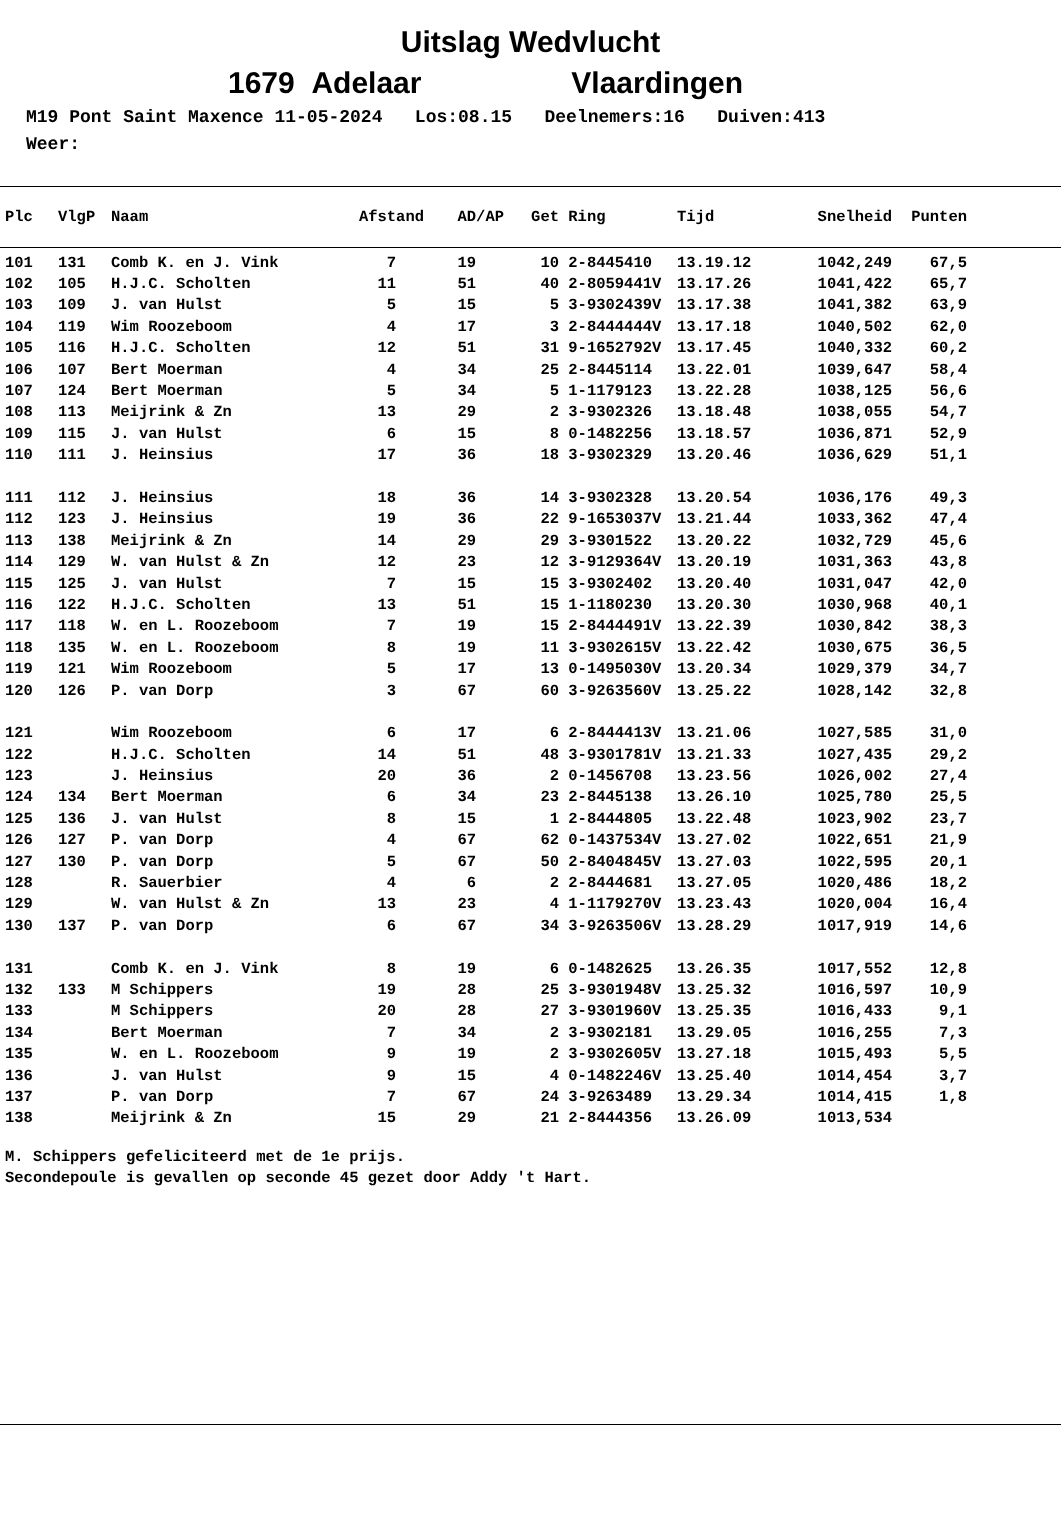Uitslag Wedvlucht
1679 Adelaar Vlaardingen
M19 Pont Saint Maxence 11-05-2024 Los:08.15 Deelnemers:16 Duiven:413 Weer:
| Plc | VlgP | Naam | Afstand | AD/AP | Get | Ring | Tijd | Snelheid | Punten |
| --- | --- | --- | --- | --- | --- | --- | --- | --- | --- |
| 101 | 131 | Comb K. en J. Vink | 7 | 19 | 10 | 2-8445410 | 13.19.12 | 1042,249 | 67,5 |
| 102 | 105 | H.J.C. Scholten | 11 | 51 | 40 | 2-8059441V | 13.17.26 | 1041,422 | 65,7 |
| 103 | 109 | J. van Hulst | 5 | 15 | 5 | 3-9302439V | 13.17.38 | 1041,382 | 63,9 |
| 104 | 119 | Wim Roozeboom | 4 | 17 | 3 | 2-8444444V | 13.17.18 | 1040,502 | 62,0 |
| 105 | 116 | H.J.C. Scholten | 12 | 51 | 31 | 9-1652792V | 13.17.45 | 1040,332 | 60,2 |
| 106 | 107 | Bert Moerman | 4 | 34 | 25 | 2-8445114 | 13.22.01 | 1039,647 | 58,4 |
| 107 | 124 | Bert Moerman | 5 | 34 | 5 | 1-1179123 | 13.22.28 | 1038,125 | 56,6 |
| 108 | 113 | Meijrink & Zn | 13 | 29 | 2 | 3-9302326 | 13.18.48 | 1038,055 | 54,7 |
| 109 | 115 | J. van Hulst | 6 | 15 | 8 | 0-1482256 | 13.18.57 | 1036,871 | 52,9 |
| 110 | 111 | J. Heinsius | 17 | 36 | 18 | 3-9302329 | 13.20.46 | 1036,629 | 51,1 |
| 111 | 112 | J. Heinsius | 18 | 36 | 14 | 3-9302328 | 13.20.54 | 1036,176 | 49,3 |
| 112 | 123 | J. Heinsius | 19 | 36 | 22 | 9-1653037V | 13.21.44 | 1033,362 | 47,4 |
| 113 | 138 | Meijrink & Zn | 14 | 29 | 29 | 3-9301522 | 13.20.22 | 1032,729 | 45,6 |
| 114 | 129 | W. van Hulst & Zn | 12 | 23 | 12 | 3-9129364V | 13.20.19 | 1031,363 | 43,8 |
| 115 | 125 | J. van Hulst | 7 | 15 | 15 | 3-9302402 | 13.20.40 | 1031,047 | 42,0 |
| 116 | 122 | H.J.C. Scholten | 13 | 51 | 15 | 1-1180230 | 13.20.30 | 1030,968 | 40,1 |
| 117 | 118 | W. en L. Roozeboom | 7 | 19 | 15 | 2-8444491V | 13.22.39 | 1030,842 | 38,3 |
| 118 | 135 | W. en L. Roozeboom | 8 | 19 | 11 | 3-9302615V | 13.22.42 | 1030,675 | 36,5 |
| 119 | 121 | Wim Roozeboom | 5 | 17 | 13 | 0-1495030V | 13.20.34 | 1029,379 | 34,7 |
| 120 | 126 | P. van Dorp | 3 | 67 | 60 | 3-9263560V | 13.25.22 | 1028,142 | 32,8 |
| 121 | | Wim Roozeboom | 6 | 17 | 6 | 2-8444413V | 13.21.06 | 1027,585 | 31,0 |
| 122 | | H.J.C. Scholten | 14 | 51 | 48 | 3-9301781V | 13.21.33 | 1027,435 | 29,2 |
| 123 | | J. Heinsius | 20 | 36 | 2 | 0-1456708 | 13.23.56 | 1026,002 | 27,4 |
| 124 | 134 | Bert Moerman | 6 | 34 | 23 | 2-8445138 | 13.26.10 | 1025,780 | 25,5 |
| 125 | 136 | J. van Hulst | 8 | 15 | 1 | 2-8444805 | 13.22.48 | 1023,902 | 23,7 |
| 126 | 127 | P. van Dorp | 4 | 67 | 62 | 0-1437534V | 13.27.02 | 1022,651 | 21,9 |
| 127 | 130 | P. van Dorp | 5 | 67 | 50 | 2-8404845V | 13.27.03 | 1022,595 | 20,1 |
| 128 | | R. Sauerbier | 4 | 6 | 2 | 2-8444681 | 13.27.05 | 1020,486 | 18,2 |
| 129 | | W. van Hulst & Zn | 13 | 23 | 4 | 1-1179270V | 13.23.43 | 1020,004 | 16,4 |
| 130 | 137 | P. van Dorp | 6 | 67 | 34 | 3-9263506V | 13.28.29 | 1017,919 | 14,6 |
| 131 | | Comb K. en J. Vink | 8 | 19 | 6 | 0-1482625 | 13.26.35 | 1017,552 | 12,8 |
| 132 | 133 | M Schippers | 19 | 28 | 25 | 3-9301948V | 13.25.32 | 1016,597 | 10,9 |
| 133 | | M Schippers | 20 | 28 | 27 | 3-9301960V | 13.25.35 | 1016,433 | 9,1 |
| 134 | | Bert Moerman | 7 | 34 | 2 | 3-9302181 | 13.29.05 | 1016,255 | 7,3 |
| 135 | | W. en L. Roozeboom | 9 | 19 | 2 | 3-9302605V | 13.27.18 | 1015,493 | 5,5 |
| 136 | | J. van Hulst | 9 | 15 | 4 | 0-1482246V | 13.25.40 | 1014,454 | 3,7 |
| 137 | | P. van Dorp | 7 | 67 | 24 | 3-9263489 | 13.29.34 | 1014,415 | 1,8 |
| 138 | | Meijrink & Zn | 15 | 29 | 21 | 2-8444356 | 13.26.09 | 1013,534 | |
M. Schippers gefeliciteerd met de 1e prijs.
Secondepoule is gevallen op seconde 45 gezet door Addy 't Hart.